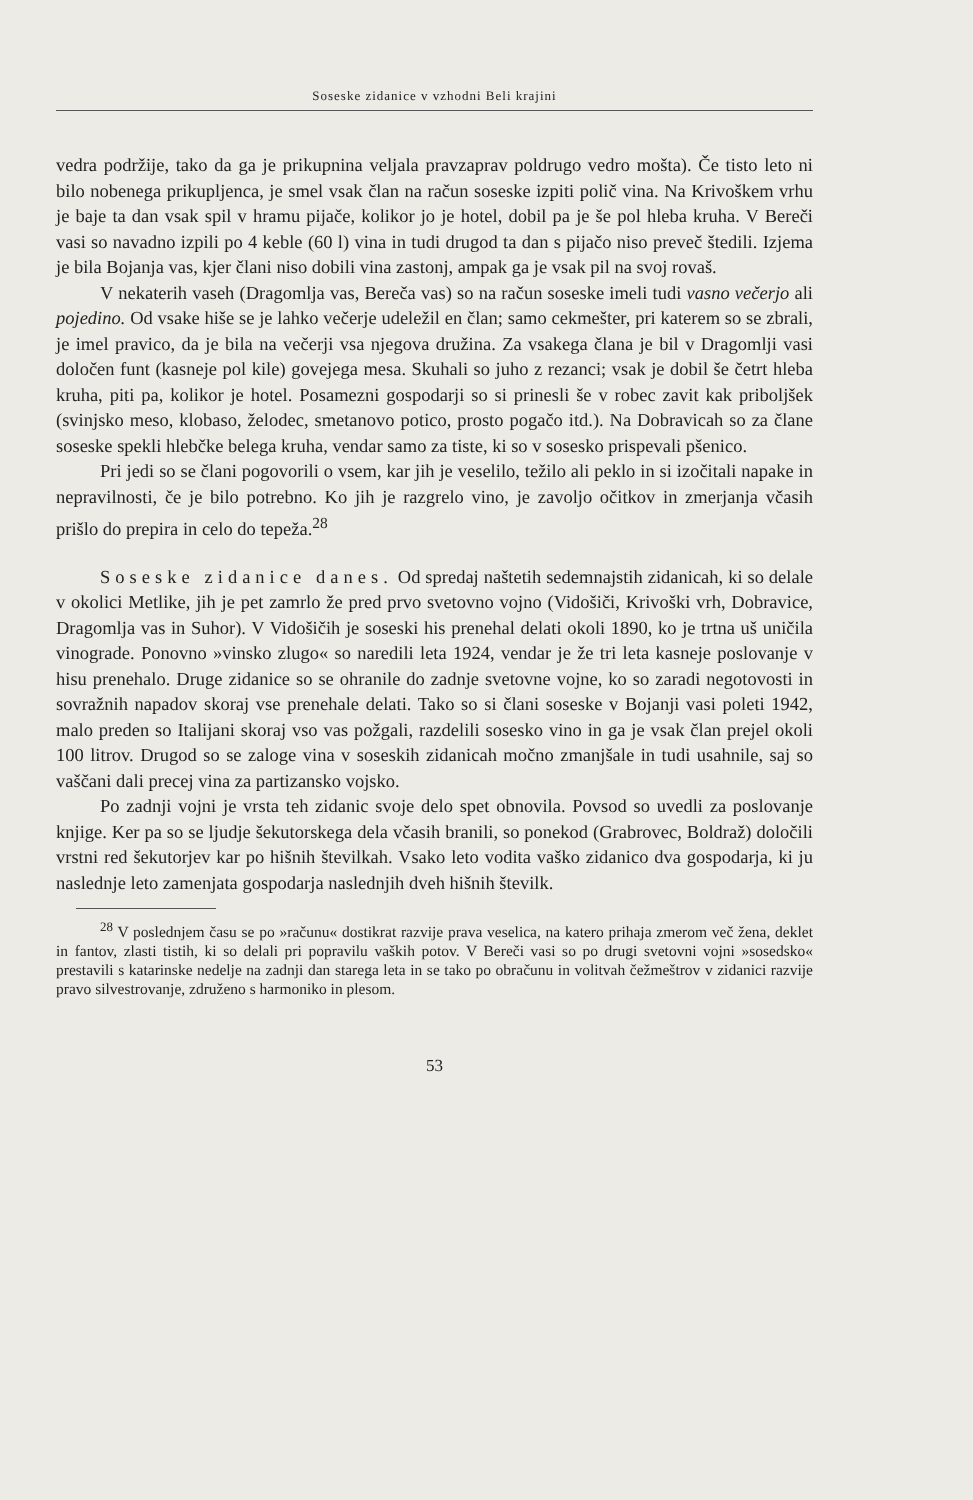Soseske zidanice v vzhodni Beli krajini
vedra podržije, tako da ga je prikupnina veljala pravzaprav poldrugo vedro mošta). Če tisto leto ni bilo nobenega prikupljenca, je smel vsak član na račun soseske izpiti polič vina. Na Krivoškem vrhu je baje ta dan vsak spil v hramu pijače, kolikor jo je hotel, dobil pa je še pol hleba kruha. V Bereči vasi so navadno izpili po 4 keble (60 l) vina in tudi drugod ta dan s pijačo niso preveč štedili. Izjema je bila Bojanja vas, kjer člani niso dobili vina zastonj, ampak ga je vsak pil na svoj rovaš.
V nekaterih vaseh (Dragomlja vas, Bereča vas) so na račun soseske imeli tudi vasno večerjo ali pojedino. Od vsake hiše se je lahko večerje udeležil en član; samo cekmešter, pri katerem so se zbrali, je imel pravico, da je bila na večerji vsa njegova družina. Za vsakega člana je bil v Dragomlji vasi določen funt (kasneje pol kile) govejega mesa. Skuhali so juho z rezanci; vsak je dobil še četrt hleba kruha, piti pa, kolikor je hotel. Posamezni gospodarji so si prinesli še v robec zavit kak priboljšek (svinjsko meso, klobaso, želodec, smetanovo potico, prosto pogačo itd.). Na Dobravicah so za člane soseske spekli hlebčke belega kruha, vendar samo za tiste, ki so v sosesko prispevali pšenico.
Pri jedi so se člani pogovorili o vsem, kar jih je veselilo, težilo ali peklo in si izočitali napake in nepravilnosti, če je bilo potrebno. Ko jih je razgrelo vino, je zavoljo očitkov in zmerjanja včasih prišlo do prepira in celo do tepeža.<sup>28</sup>
Soseske zidanice danes. Od spredaj naštetih sedemnajstih zidanicah, ki so delale v okolici Metlike, jih je pet zamrlo že pred prvo svetovno vojno (Vidošiči, Krivoški vrh, Dobravice, Dragomlja vas in Suhor). V Vidošičih je soseski his prenehal delati okoli 1890, ko je trtna uš uničila vinograde. Ponovno »vinsko zlugo« so naredili leta 1924, vendar je že tri leta kasneje poslovanje v hisu prenehalo. Druge zidanice so se ohranile do zadnje svetovne vojne, ko so zaradi negotovosti in sovražnih napadov skoraj vse prenehale delati. Tako so si člani soseske v Bojanji vasi poleti 1942, malo preden so Italijani skoraj vso vas požgali, razdelili sosesko vino in ga je vsak član prejel okoli 100 litrov. Drugod so se zaloge vina v soseskih zidanicah močno zmanjšale in tudi usahnile, saj so vaščani dali precej vina za partizansko vojsko.
Po zadnji vojni je vrsta teh zidanic svoje delo spet obnovila. Povsod so uvedli za poslovanje knjige. Ker pa so se ljudje šekutorskega dela včasih branili, so ponekod (Grabrovec, Boldraž) določili vrstni red šekutorjev kar po hišnih številkah. Vsako leto vodita vaško zidanico dva gospodarja, ki ju naslednje leto zamenjata gospodarja naslednjih dveh hišnih številk.
<sup>28</sup> V poslednjem času se po »računu« dostikrat razvije prava veselica, na katero prihaja zmerom več žena, deklet in fantov, zlasti tistih, ki so delali pri popravilu vaških potov. V Bereči vasi so po drugi svetovni vojni »sosedsko« prestavili s katarinske nedelje na zadnji dan starega leta in se tako po obračunu in volitvah čežmeštrov v zidanici razvije pravo silvestrovanje, združeno s harmoniko in plesom.
53